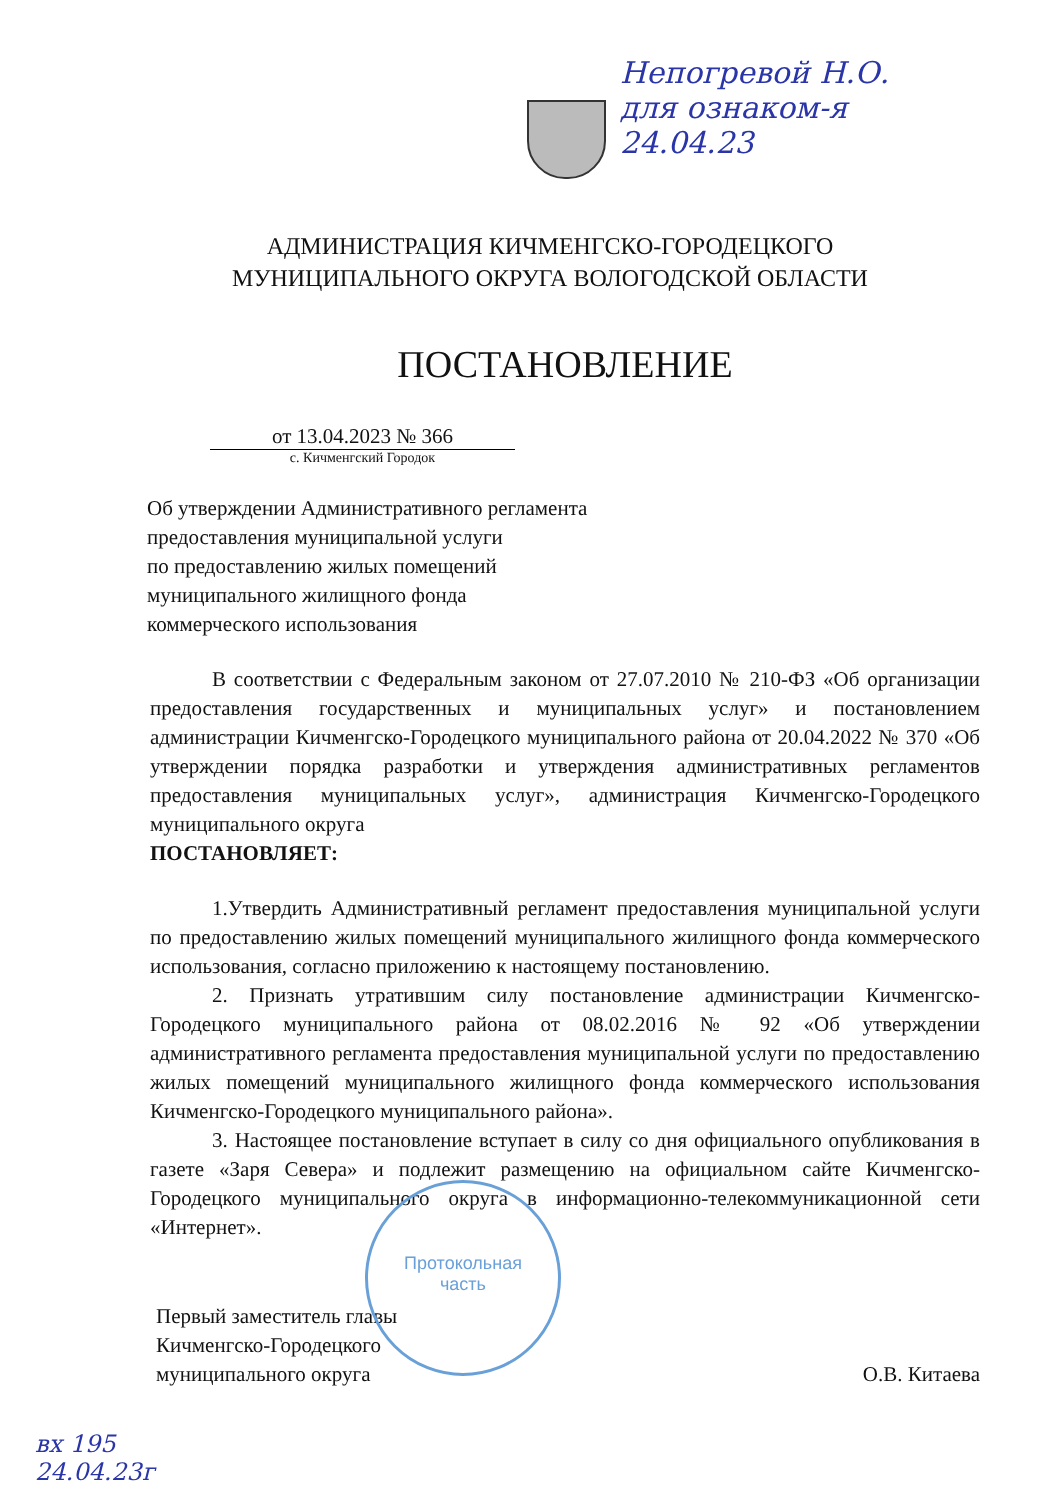Непогревой Н.О.
для ознаком-я
24.04.23
АДМИНИСТРАЦИЯ КИЧМЕНГСКО-ГОРОДЕЦКОГО
МУНИЦИПАЛЬНОГО ОКРУГА ВОЛОГОДСКОЙ ОБЛАСТИ
ПОСТАНОВЛЕНИЕ
от 13.04.2023 № 366
с. Кичменгский Городок
Об утверждении Административного регламента
предоставления муниципальной услуги
по предоставлению жилых помещений
муниципального жилищного фонда
коммерческого использования
В соответствии с Федеральным законом от 27.07.2010 № 210-ФЗ «Об организации предоставления государственных и муниципальных услуг» и постановлением администрации Кичменгско-Городецкого муниципального района от 20.04.2022 № 370 «Об утверждении порядка разработки и утверждения административных регламентов предоставления муниципальных услуг», администрация Кичменгско-Городецкого муниципального округа
ПОСТАНОВЛЯЕТ:
1.Утвердить Административный регламент предоставления муниципальной услуги по предоставлению жилых помещений муниципального жилищного фонда коммерческого использования, согласно приложению к настоящему постановлению.
2. Признать утратившим силу постановление администрации Кичменгско-Городецкого муниципального района от 08.02.2016 № 92 «Об утверждении административного регламента предоставления муниципальной услуги по предоставлению жилых помещений муниципального жилищного фонда коммерческого использования Кичменгско-Городецкого муниципального района».
3. Настоящее постановление вступает в силу со дня официального опубликования в газете «Заря Севера» и подлежит размещению на официальном сайте Кичменгско-Городецкого муниципального округа в информационно-телекоммуникационной сети «Интернет».
Протокольная
часть
Первый заместитель главы
Кичменгско-Городецкого
муниципального округа
О.В. Китаева
вх 195
24.04.23г